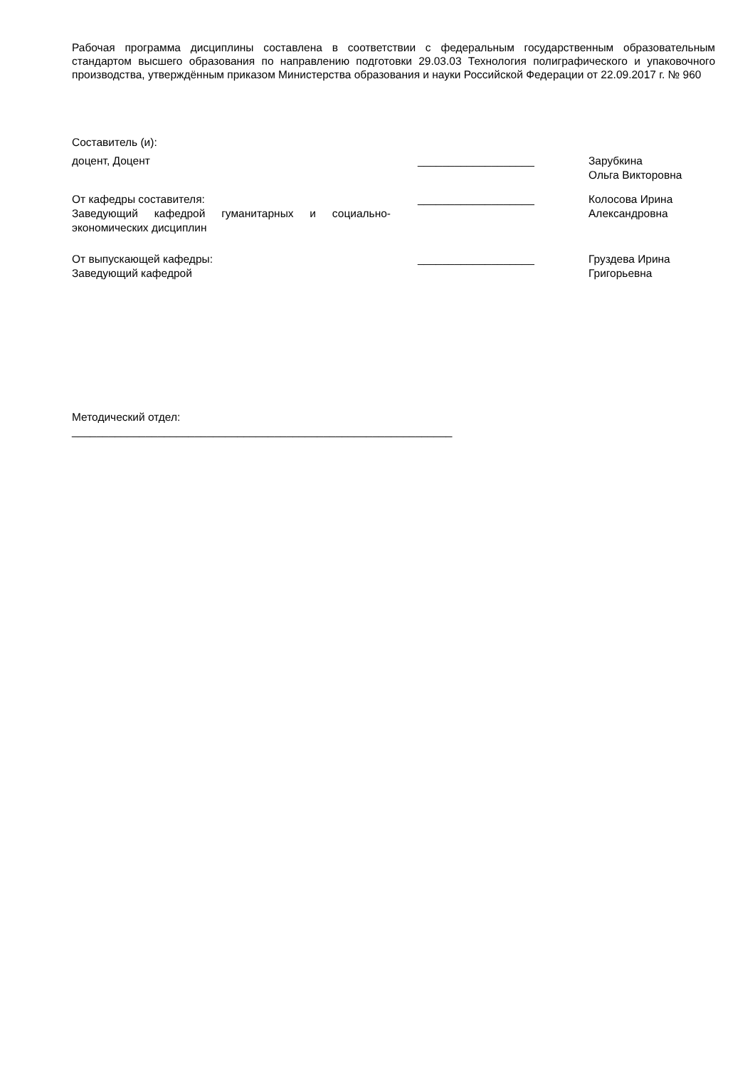Рабочая программа дисциплины составлена в соответствии с федеральным государственным образовательным стандартом высшего образования по направлению подготовки 29.03.03 Технология полиграфического и упаковочного производства, утверждённым приказом Министерства образования и науки Российской Федерации от 22.09.2017 г. № 960
Составитель (и):
доцент, Доцент ___________________ Зарубкина Ольга Викторовна
От кафедры составителя:
Заведующий кафедрой гуманитарных и социально-экономических дисциплин
___________________ Колосова Ирина
Александровна
От выпускающей кафедры:
Заведующий кафедрой
___________________ Груздева Ирина
Григорьевна
Методический отдел:
______________________________________________________________